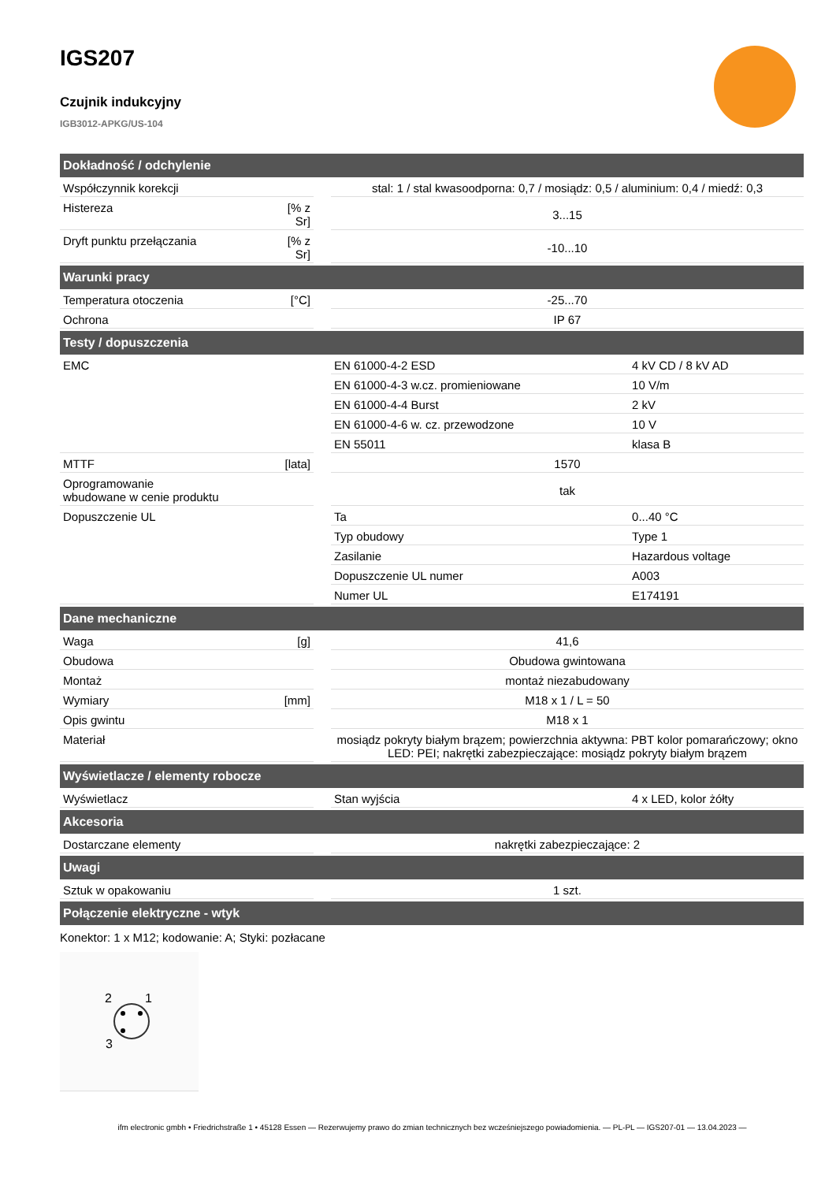IGS207
Czujnik indukcyjny
IGB3012-APKG/US-104
| Dokładność / odchylenie | | | | |
| --- | --- | --- | --- | --- |
| Współczynnik korekcji | | | stal: 1 / stal kwasoodporna: 0,7 / mosiądz: 0,5 / aluminium: 0,4 / miedź: 0,3 | |
| Histereza | [% z Sr] | | 3...15 | |
| Dryft punktu przełączania | [% z Sr] | | -10...10 | |
| Warunki pracy | | | | |
| Temperatura otoczenia | [°C] | | -25...70 | |
| Ochrona | | | IP 67 | |
| Testy / dopuszczenia | | | | |
| EMC | | | EN 61000-4-2 ESD | 4 kV CD / 8 kV AD |
| | | | EN 61000-4-3 w.cz. promieniowane | 10 V/m |
| | | | EN 61000-4-4 Burst | 2 kV |
| | | | EN 61000-4-6 w. cz. przewodzone | 10 V |
| | | | EN 55011 | klasa B |
| MTTF | [lata] | | 1570 | |
| Oprogramowanie wbudowane w cenie produktu | | | tak | |
| Dopuszczenie UL | | | Ta | 0...40 °C |
| | | | Typ obudowy | Type 1 |
| | | | Zasilanie | Hazardous voltage |
| | | | Dopuszczenie UL numer | A003 |
| | | | Numer UL | E174191 |
| Dane mechaniczne | | | | |
| Waga | [g] | | 41,6 | |
| Obudowa | | | Obudowa gwintowana | |
| Montaż | | | montaż niezabudowany | |
| Wymiary | [mm] | | M18 x 1 / L = 50 | |
| Opis gwintu | | | M18 x 1 | |
| Materiał | | | mosiądz pokryty białym brązem; powierzchnia aktywna: PBT kolor pomarańczowy; okno LED: PEI; nakrętki zabezpieczające: mosiądz pokryty białym brązem | |
| Wyświetlacze / elementy robocze | | | | |
| Wyświetlacz | | | Stan wyjścia | 4 x LED, kolor żółty |
| Akcesoria | | | | |
| Dostarczane elementy | | | nakrętki zabezpieczające: 2 | |
| Uwagi | | | | |
| Sztuk w opakowaniu | | | 1 szt. | |
| Połączenie elektryczne - wtyk | | | | |
Konektor: 1 x M12; kodowanie: A; Styki: pozłacane
2
1
3
ifm electronic gmbh • Friedrichstraße 1 • 45128 Essen — Rezerwujemy prawo do zmian technicznych bez wcześniejszego powiadomienia. — PL-PL — IGS207-01 — 13.04.2023 —